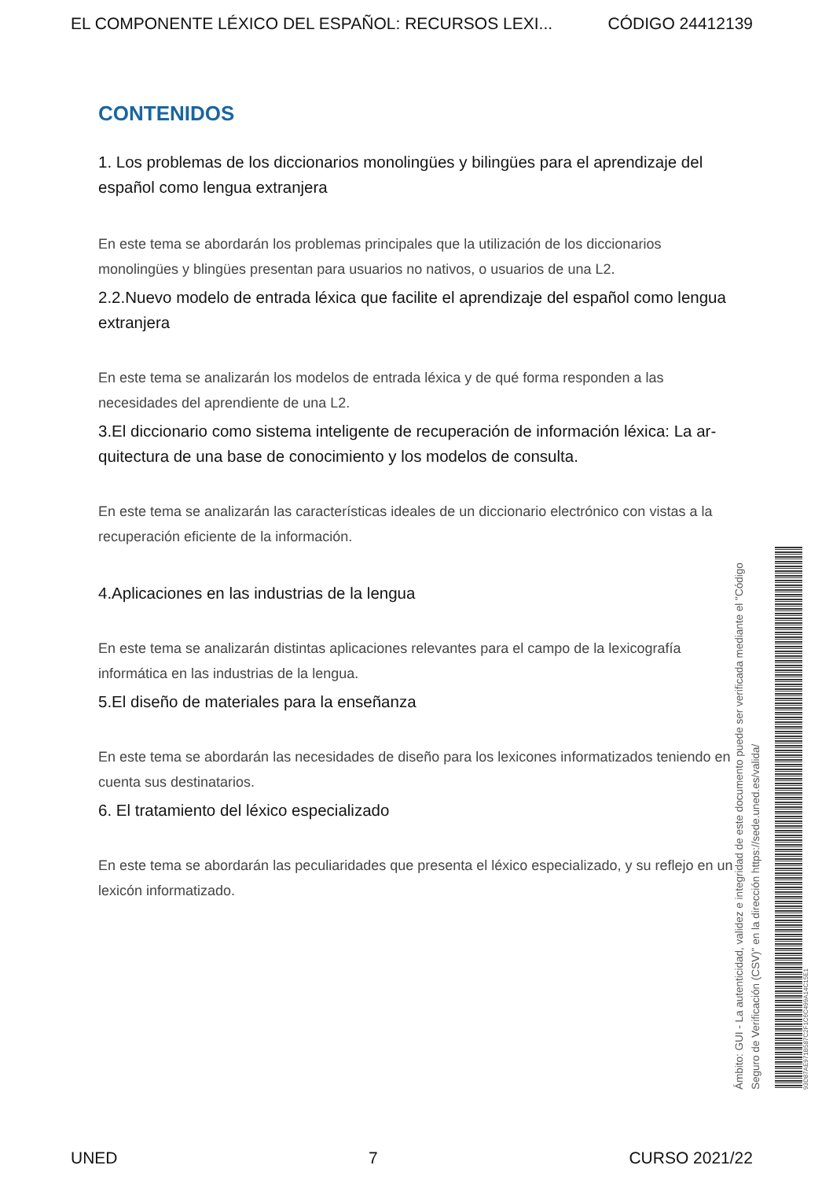EL COMPONENTE LÉXICO DEL ESPAÑOL: RECURSOS LEXI... CÓDIGO 24412139
CONTENIDOS
1. Los problemas de los diccionarios monolingües y bilingües para el aprendizaje del español como lengua extranjera
En este tema se abordarán los problemas principales que la utilización de los diccionarios monolingües y blingües presentan para usuarios no nativos, o usuarios de una L2.
2.2.Nuevo modelo de entrada léxica que facilite el aprendizaje del español como lengua extranjera
En este tema se analizarán los modelos de entrada léxica y de qué forma responden a las necesidades del aprendiente de una L2.
3.El diccionario como sistema inteligente de recuperación de información léxica: La ar-quitectura de una base de conocimiento y los modelos de consulta.
En este tema se analizarán las características ideales de un diccionario electrónico con vistas a la recuperación eficiente de la información.
4.Aplicaciones en las industrias de la lengua
En este tema se analizarán distintas aplicaciones relevantes para el campo de la lexicografía informática en las industrias de la lengua.
5.El diseño de materiales para la enseñanza
En este tema se abordarán las necesidades de diseño para los lexicones informatizados teniendo en cuenta sus destinatarios.
6. El tratamiento del léxico especializado
En este tema se abordarán las peculiaridades que presenta el léxico especializado, y su reflejo en un lexicón informatizado.
Ámbito: GUI - La autenticidad, validez e integridad de este documento puede ser verificada mediante el "Código Seguro de Verificación (CSV)" en la dirección https://sede.uned.es/valida/
93D87AE971B587C2F1C6C499A14C15E1
UNED 7 CURSO 2021/22